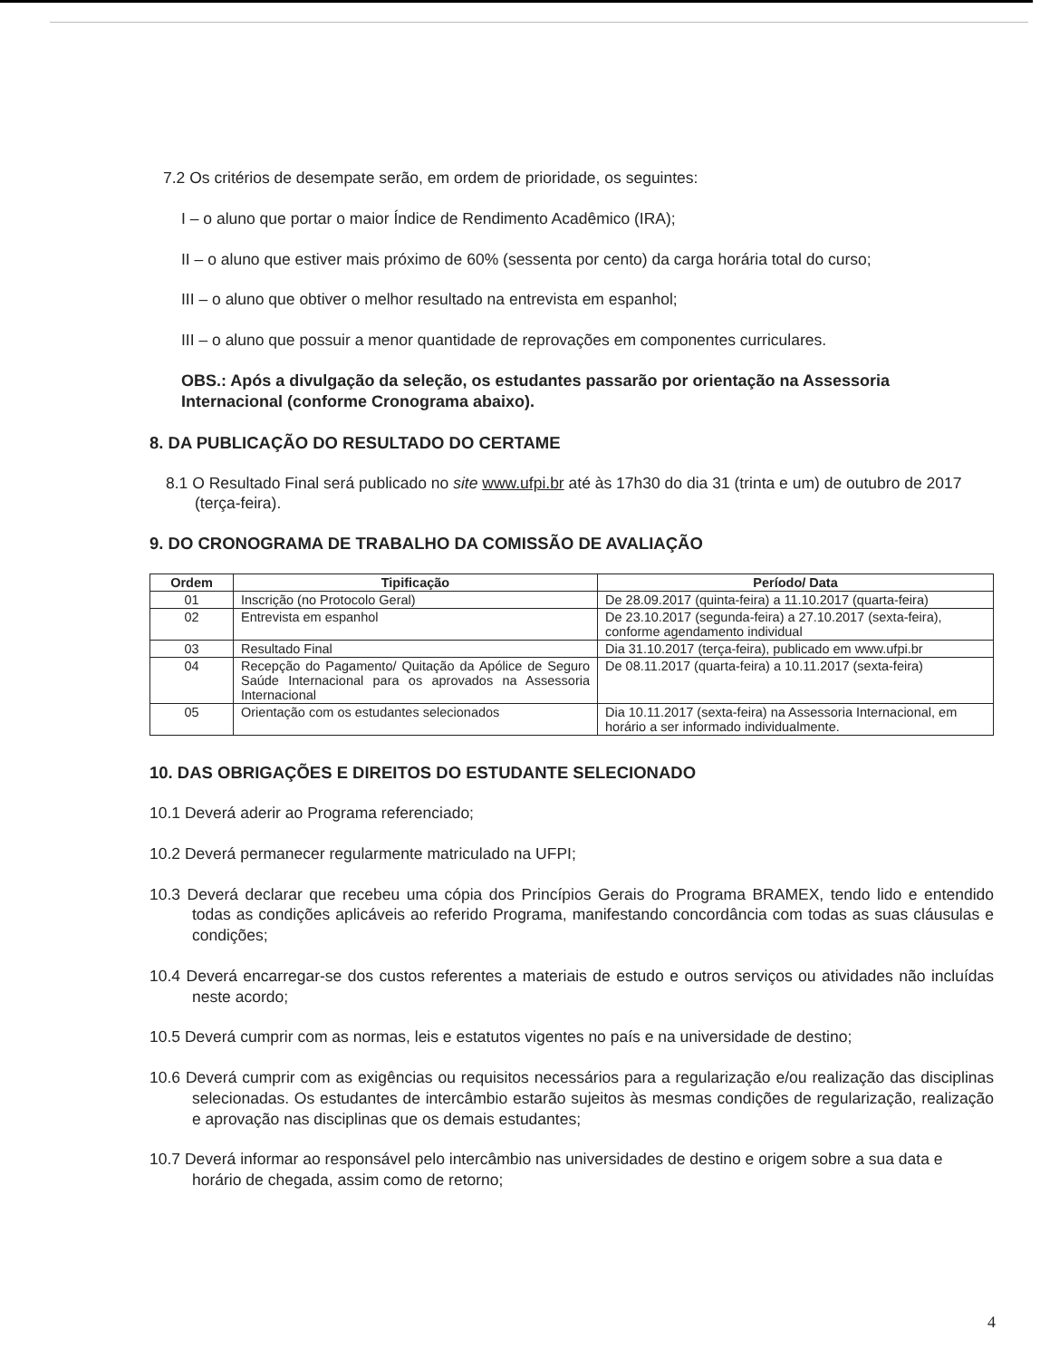7.2 Os critérios de desempate serão, em ordem de prioridade, os seguintes:
I – o aluno que portar o maior Índice de Rendimento Acadêmico (IRA);
II – o aluno que estiver mais próximo de 60% (sessenta por cento) da carga horária total do curso;
III – o aluno que obtiver o melhor resultado na entrevista em espanhol;
III – o aluno que possuir a menor quantidade de reprovações em componentes curriculares.
OBS.: Após a divulgação da seleção, os estudantes passarão por orientação na Assessoria Internacional (conforme Cronograma abaixo).
8. DA PUBLICAÇÃO DO RESULTADO DO CERTAME
8.1 O Resultado Final será publicado no site www.ufpi.br até às 17h30 do dia 31 (trinta e um) de outubro de 2017 (terça-feira).
9. DO CRONOGRAMA DE TRABALHO DA COMISSÃO DE AVALIAÇÃO
| Ordem | Tipificação | Período/ Data |
| --- | --- | --- |
| 01 | Inscrição (no Protocolo Geral) | De 28.09.2017 (quinta-feira) a 11.10.2017 (quarta-feira) |
| 02 | Entrevista em espanhol | De 23.10.2017 (segunda-feira) a 27.10.2017 (sexta-feira), conforme agendamento individual |
| 03 | Resultado Final | Dia 31.10.2017 (terça-feira), publicado em www.ufpi.br |
| 04 | Recepção do Pagamento/ Quitação da Apólice de Seguro Saúde Internacional para os aprovados na Assessoria Internacional | De 08.11.2017 (quarta-feira) a 10.11.2017 (sexta-feira) |
| 05 | Orientação com os estudantes selecionados | Dia 10.11.2017 (sexta-feira) na Assessoria Internacional, em horário a ser informado individualmente. |
10. DAS OBRIGAÇÕES E DIREITOS DO ESTUDANTE SELECIONADO
10.1 Deverá aderir ao Programa referenciado;
10.2 Deverá permanecer regularmente matriculado na UFPI;
10.3 Deverá declarar que recebeu uma cópia dos Princípios Gerais do Programa BRAMEX, tendo lido e entendido todas as condições aplicáveis ao referido Programa, manifestando concordância com todas as suas cláusulas e condições;
10.4 Deverá encarregar-se dos custos referentes a materiais de estudo e outros serviços ou atividades não incluídas neste acordo;
10.5 Deverá cumprir com as normas, leis e estatutos vigentes no país e na universidade de destino;
10.6 Deverá cumprir com as exigências ou requisitos necessários para a regularização e/ou realização das disciplinas selecionadas. Os estudantes de intercâmbio estarão sujeitos às mesmas condições de regularização, realização e aprovação nas disciplinas que os demais estudantes;
10.7 Deverá informar ao responsável pelo intercâmbio nas universidades de destino e origem sobre a sua data e horário de chegada, assim como de retorno;
4